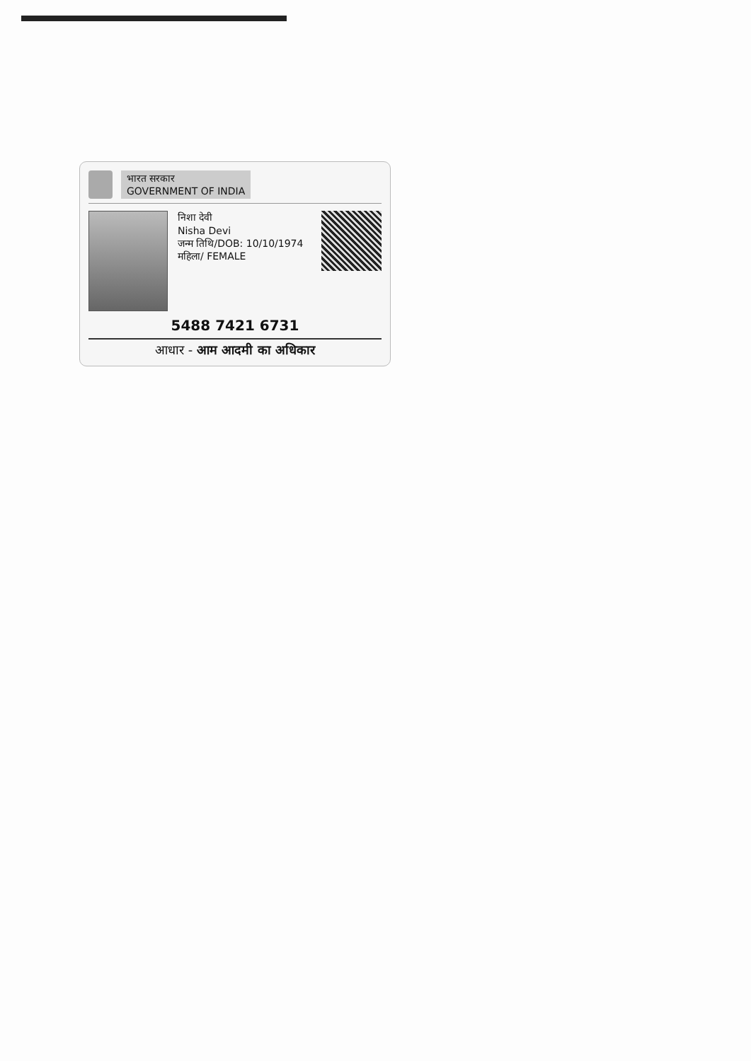भारत सरकार
GOVERNMENT OF INDIA
निशा देवी
Nisha Devi
जन्म तिथि/DOB: 10/10/1974
महिला/ FEMALE
5488 7421 6731
आधार - आम आदमी का अधिकार